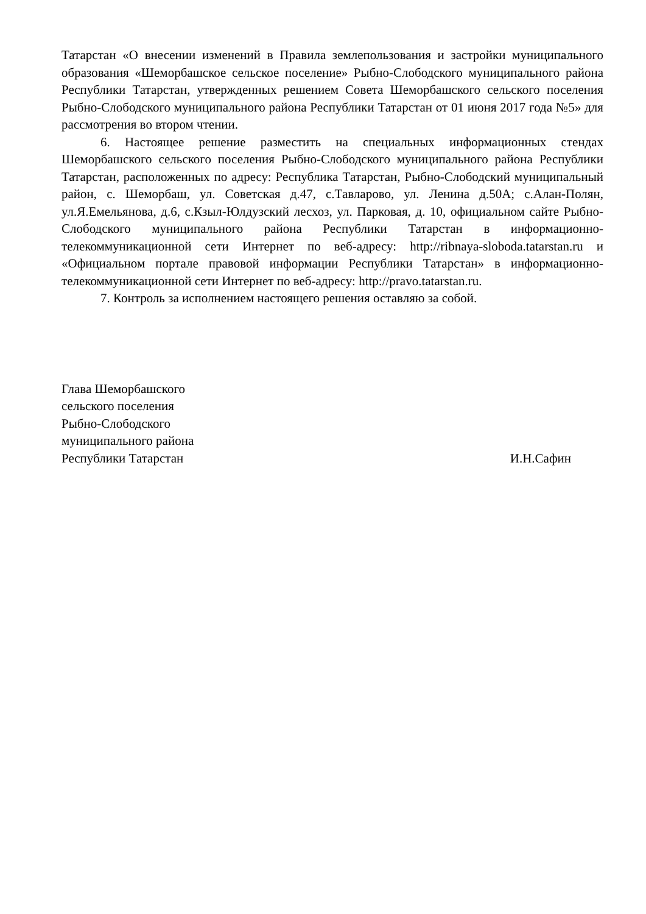Татарстан «О внесении изменений в Правила землепользования и застройки муниципального образования «Шеморбашское сельское поселение» Рыбно-Слободского муниципального района Республики Татарстан, утвержденных решением Совета Шеморбашского сельского поселения Рыбно-Слободского муниципального района Республики Татарстан от 01 июня 2017 года №5» для рассмотрения во втором чтении.
6. Настоящее решение разместить на специальных информационных стендах Шеморбашского сельского поселения Рыбно-Слободского муниципального района Республики Татарстан, расположенных по адресу: Республика Татарстан, Рыбно-Слободский муниципальный район, с. Шеморбаш, ул. Советская д.47, с.Тавларово, ул. Ленина д.50А; с.Алан-Полян, ул.Я.Емельянова, д.6, с.Кзыл-Юлдузский лесхоз, ул. Парковая, д. 10, официальном сайте Рыбно-Слободского муниципального района Республики Татарстан в информационно-телекоммуникационной сети Интернет по веб-адресу: http://ribnaya-sloboda.tatarstan.ru и «Официальном портале правовой информации Республики Татарстан» в информационно-телекоммуникационной сети Интернет по веб-адресу: http://pravo.tatarstan.ru.
7. Контроль за исполнением настоящего решения оставляю за собой.
Глава Шеморбашского
сельского поселения
Рыбно-Слободского
муниципального района
Республики Татарстан
И.Н.Сафин